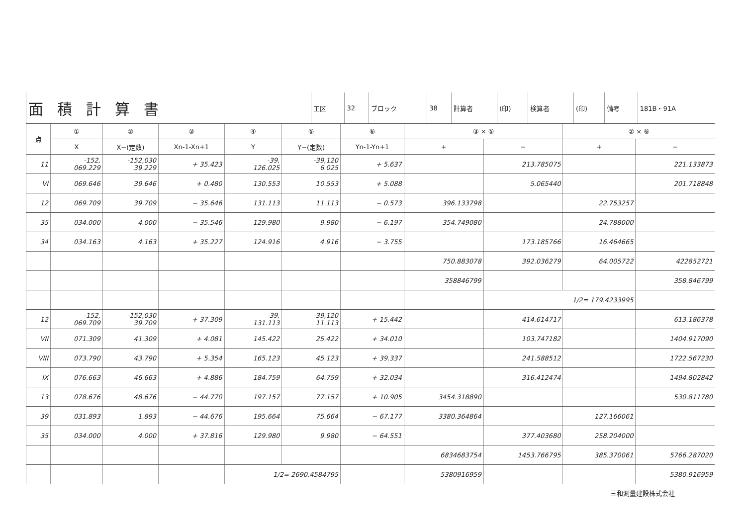| 面積計算書 | 工区 | 32 | ブロック | 38 | 計算者 | (印) | 検算者 | (印) | 備考 | 181B・91A |
| 点 | ① | ② | ③ | ④ | ⑤ | ⑥ | ③ × ⑤ | | ② × ⑥ | |
| --- | --- | --- | --- | --- | --- | --- | --- | --- | --- | --- |
| | X | X−(定数) | Xn-1-Xn+1 | Y | Y−(定数) | Yn-1-Yn+1 | + | − | + | − |
| 11 | -152, 069.229 | -152,030 39.229 | + 35.423 | -39, 126.025 | -39,120 6.025 | + 5.637 | | 213.785075 | | 221.133873 |
| VI | 069.646 | 39.646 | + 0.480 | 130.553 | 10.553 | + 5.088 | | 5.065440 | | 201.718848 |
| 12 | 069.709 | 39.709 | − 35.646 | 131.113 | 11.113 | − 0.573 | 396.133798 | | 22.753257 | |
| 35 | 034.000 | 4.000 | − 35.546 | 129.980 | 9.980 | − 6.197 | 354.749080 | | 24.788000 | |
| 34 | 034.163 | 4.163 | + 35.227 | 124.916 | 4.916 | − 3.755 | | 173.185766 | 16.464665 | |
| | | | | | | | 750.883078 | 392.036279 | 64.005722 | 422852721 |
| | | | | | | | 358846799 | | | 358.846799 |
| | | | | | | | | 1/2= 179.4233995 | | |
| 12 | -152, 069.709 | -152,030 39.709 | + 37.309 | -39, 131.113 | -39,120 11.113 | + 15.442 | | 414.614717 | | 613.186378 |
| VII | 071.309 | 41.309 | + 4.081 | 145.422 | 25.422 | + 34.010 | | 103.747182 | | 1404.917090 |
| VIII | 073.790 | 43.790 | + 5.354 | 165.123 | 45.123 | + 39.337 | | 241.588512 | | 1722.567230 |
| IX | 076.663 | 46.663 | + 4.886 | 184.759 | 64.759 | + 32.034 | | 316.412474 | | 1494.802842 |
| 13 | 078.676 | 48.676 | − 44.770 | 197.157 | 77.157 | + 10.905 | 3454.318890 | | | 530.811780 |
| 39 | 031.893 | 1.893 | − 44.676 | 195.664 | 75.664 | − 67.177 | 3380.364864 | | 127.166061 | |
| 35 | 034.000 | 4.000 | + 37.816 | 129.980 | 9.980 | − 64.551 | | 377.403680 | 258.204000 | |
| | | | | | | | 6834683754 | 1453.766795 | 385.370061 | 5766.287020 |
| | | | | 1/2= 2690.4584795 | | | 5380916959 | | | 5380.916959 |
三和測量建設株式会社